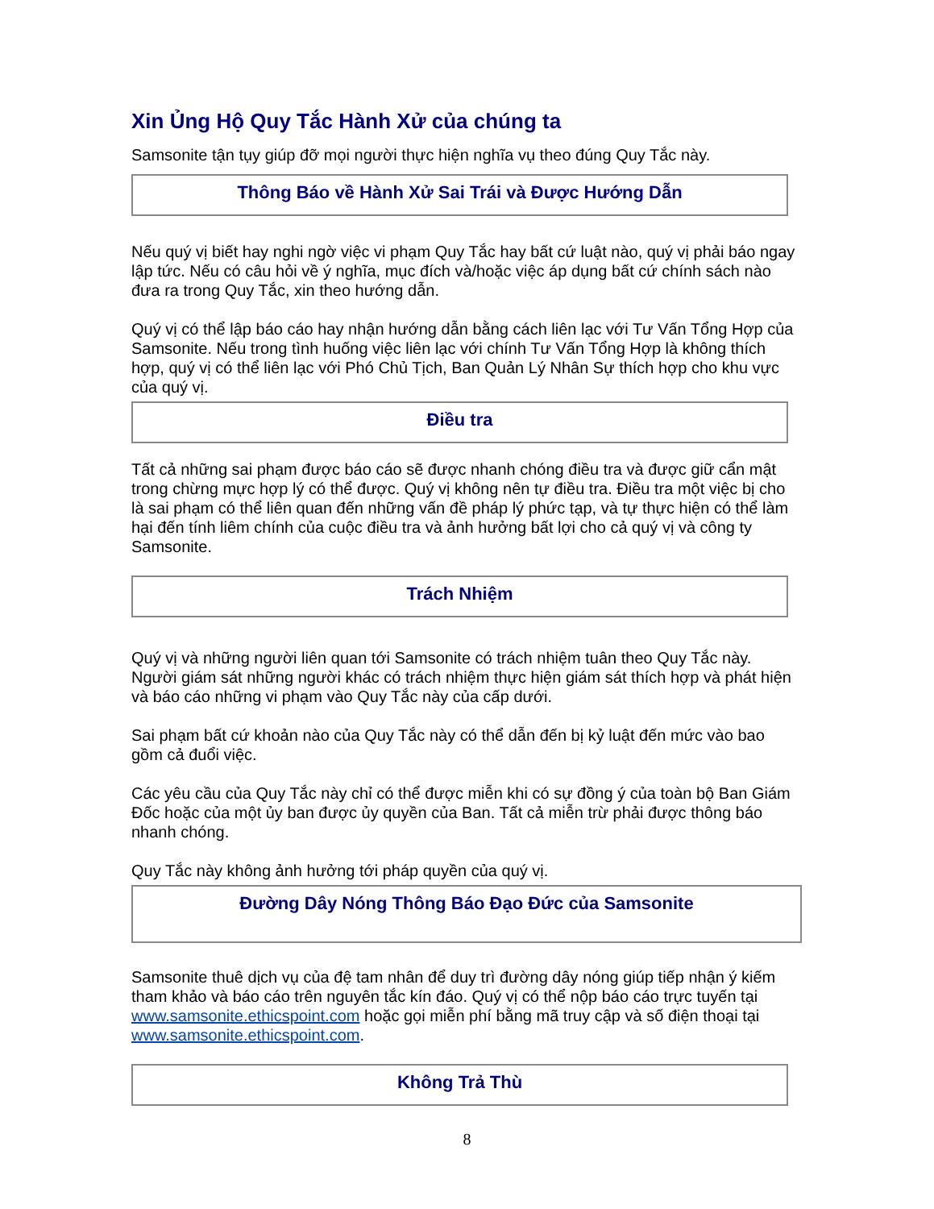Xin Ủng Hộ Quy Tắc Hành Xử của chúng ta
Samsonite tận tụy giúp đỡ mọi người thực hiện nghĩa vụ theo đúng Quy Tắc này.
Thông Báo về Hành Xử Sai Trái và Được Hướng Dẫn
Nếu quý vị biết hay nghi ngờ việc vi phạm Quy Tắc hay bất cứ luật nào, quý vị phải báo ngay lập tức. Nếu có câu hỏi về ý nghĩa, mục đích và/hoặc việc áp dụng bất cứ chính sách nào đưa ra trong Quy Tắc, xin theo hướng dẫn.
Quý vị có thể lập báo cáo hay nhận hướng dẫn bằng cách liên lạc với Tư Vấn Tổng Hợp của Samsonite. Nếu trong tình huống việc liên lạc với chính Tư Vấn Tổng Hợp là không thích hợp, quý vị có thể liên lạc với Phó Chủ Tịch, Ban Quản Lý Nhân Sự thích hợp cho khu vực của quý vị.
Điều tra
Tất cả những sai phạm được báo cáo sẽ được nhanh chóng điều tra và được giữ cẩn mật trong chừng mực hợp lý có thể được. Quý vị không nên tự điều tra. Điều tra một việc bị cho là sai phạm có thể liên quan đến những vấn đề pháp lý phức tạp, và tự thực hiện có thể làm hại đến tính liêm chính của cuộc điều tra và ảnh hưởng bất lợi cho cả quý vị và công ty Samsonite.
Trách Nhiệm
Quý vị và những người liên quan tới Samsonite có trách nhiệm tuân theo Quy Tắc này. Người giám sát những người khác có trách nhiệm thực hiện giám sát thích hợp và phát hiện và báo cáo những vi phạm vào Quy Tắc này của cấp dưới.
Sai phạm bất cứ khoản nào của Quy Tắc này có thể dẫn đến bị kỷ luật đến mức vào bao gồm cả đuổi việc.
Các yêu cầu của Quy Tắc này chỉ có thể được miễn khi có sự đồng ý của toàn bộ Ban Giám Đốc hoặc của một ủy ban được ủy quyền của Ban. Tất cả miễn trừ phải được thông báo nhanh chóng.
Quy Tắc này không ảnh hưởng tới pháp quyền của quý vị.
Đường Dây Nóng Thông Báo Đạo Đức của Samsonite
Samsonite thuê dịch vụ của đệ tam nhân để duy trì đường dây nóng giúp tiếp nhận ý kiếm tham khảo và báo cáo trên nguyên tắc kín đáo. Quý vị có thể nộp báo cáo trực tuyến tại www.samsonite.ethicspoint.com hoặc gọi miễn phí bằng mã truy cập và số điện thoại tại www.samsonite.ethicspoint.com.
Không Trả Thù
8